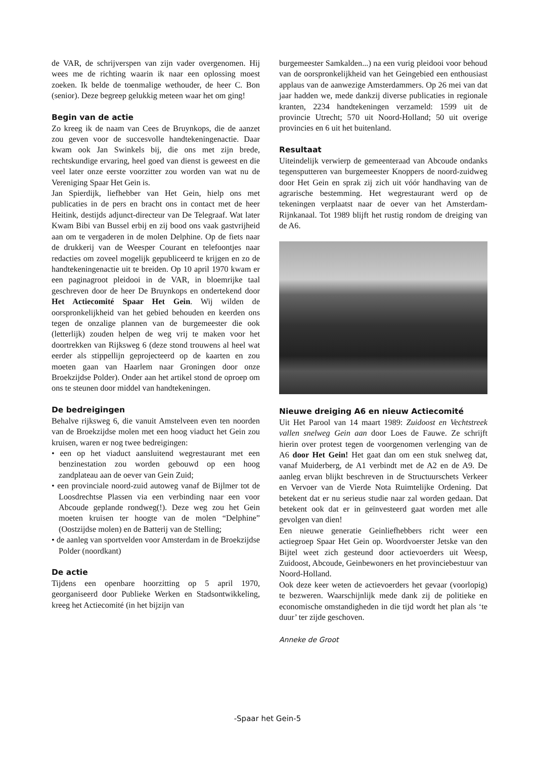de VAR, de schrijverspen van zijn vader overgenomen. Hij wees me de richting waarin ik naar een oplossing moest zoeken. Ik belde de toenmalige wethouder, de heer C. Bon (senior). Deze begreep gelukkig meteen waar het om ging!
Begin van de actie
Zo kreeg ik de naam van Cees de Bruynkops, die de aanzet zou geven voor de succesvolle handtekeningenactie. Daar kwam ook Jan Swinkels bij, die ons met zijn brede, rechtskundige ervaring, heel goed van dienst is geweest en die veel later onze eerste voorzitter zou worden van wat nu de Vereniging Spaar Het Gein is.
Jan Spierdijk, liefhebber van Het Gein, hielp ons met publicaties in de pers en bracht ons in contact met de heer Heitink, destijds adjunct-directeur van De Telegraaf. Wat later Kwam Bibi van Bussel erbij en zij bood ons vaak gastvrijheid aan om te vergaderen in de molen Delphine. Op de fiets naar de drukkerij van de Weesper Courant en telefoontjes naar redacties om zoveel mogelijk gepubliceerd te krijgen en zo de handtekeningenactie uit te breiden. Op 10 april 1970 kwam er een paginagroot pleidooi in de VAR, in bloemrijke taal geschreven door de heer De Bruynkops en ondertekend door Het Actiecomité Spaar Het Gein. Wij wilden de oorspronkelijkheid van het gebied behouden en keerden ons tegen de onzalige plannen van de burgemeester die ook (letterlijk) zouden helpen de weg vrij te maken voor het doortrekken van Rijksweg 6 (deze stond trouwens al heel wat eerder als stippellijn geprojecteerd op de kaarten en zou moeten gaan van Haarlem naar Groningen door onze Broekzijdse Polder). Onder aan het artikel stond de oproep om ons te steunen door middel van handtekeningen.
De bedreigingen
Behalve rijksweg 6, die vanuit Amstelveen even ten noorden van de Broekzijdse molen met een hoog viaduct het Gein zou kruisen, waren er nog twee bedreigingen:
• een op het viaduct aansluitend wegrestaurant met een benzinestation zou worden gebouwd op een hoog zandplateau aan de oever van Gein Zuid;
• een provinciale noord-zuid autoweg vanaf de Bijlmer tot de Loosdrechtse Plassen via een verbinding naar een voor Abcoude geplande rondweg(!). Deze weg zou het Gein moeten kruisen ter hoogte van de molen “Delphine” (Oostzijdse molen) en de Batterij van de Stelling;
• de aanleg van sportvelden voor Amsterdam in de Broekzijdse Polder (noordkant)
De actie
Tijdens een openbare hoorzitting op 5 april 1970, georganiseerd door Publieke Werken en Stadsontwikkeling, kreeg het Actiecomité (in het bijzijn van
burgemeester Samkalden...) na een vurig pleidooi voor behoud van de oorspronkelijkheid van het Geingebied een enthousiast applaus van de aanwezige Amsterdammers. Op 26 mei van dat jaar hadden we, mede dankzij diverse publicaties in regionale kranten, 2234 handtekeningen verzameld: 1599 uit de provincie Utrecht; 570 uit Noord-Holland; 50 uit overige provincies en 6 uit het buitenland.
Resultaat
Uiteindelijk verwierp de gemeenteraad van Abcoude ondanks tegensputteren van burgemeester Knoppers de noord-zuidweg door Het Gein en sprak zij zich uit vóór handhaving van de agrarische bestemming. Het wegrestaurant werd op de tekeningen verplaatst naar de oever van het Amsterdam-Rijnkanaal. Tot 1989 blijft het rustig rondom de dreiging van de A6.
Nieuwe dreiging A6 en nieuw Actiecomité
Uit Het Parool van 14 maart 1989: Zuidoost en Vechtstreek vallen snelweg Gein aan door Loes de Fauwe. Ze schrijft hierin over protest tegen de voorgenomen verlenging van de A6 door Het Gein! Het gaat dan om een stuk snelweg dat, vanaf Muiderberg, de A1 verbindt met de A2 en de A9. De aanleg ervan blijkt beschreven in de Structuurschets Verkeer en Vervoer van de Vierde Nota Ruimtelijke Ordening. Dat betekent dat er nu serieus studie naar zal worden gedaan. Dat betekent ook dat er in geïnvesteerd gaat worden met alle gevolgen van dien!
Een nieuwe generatie Geinliefhebbers richt weer een actiegroep Spaar Het Gein op. Woordvoerster Jetske van den Bijtel weet zich gesteund door actievoerders uit Weesp, Zuidoost, Abcoude, Geinbewoners en het provinciebestuur van Noord-Holland.
Ook deze keer weten de actievoerders het gevaar (voorlopig) te bezweren. Waarschijnlijk mede dank zij de politieke en economische omstandigheden in die tijd wordt het plan als ‘te duur’ ter zijde geschoven.
Anneke de Groot
-Spaar het Gein-5